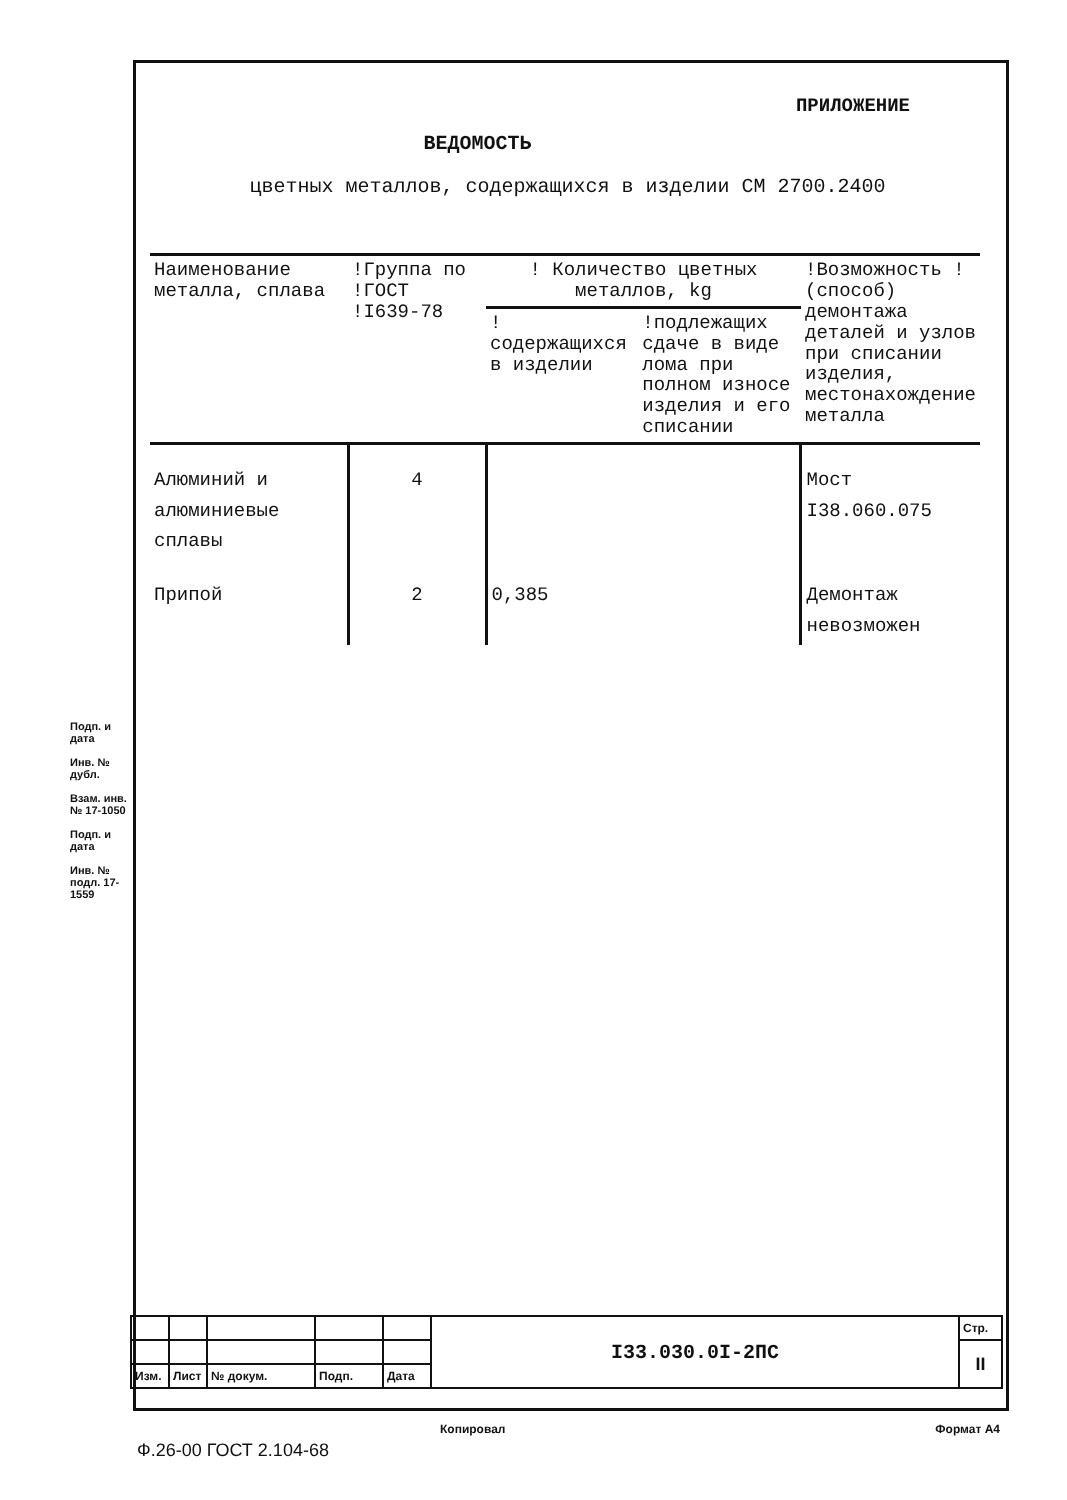ПРИЛОЖЕНИЕ
ВЕДОМОСТЬ
цветных металлов, содержащихся в изделии СМ 2700.2400
| Наименование металла, сплава | !Группа по !ГОСТ !I639-78 | ! Количество цветных металлов, kg | | !Возможность !(способ) демонтажа деталей и узлов при списании изделия, местонахождение металла |
| --- | --- | --- | --- | --- |
| | | !содержащихся в изделии | !подлежащих сдаче в виде лома при полном износе изделия и его списании | |
| Алюминий и алюминиевые сплавы | 4 | | | Мост I38.060.075 |
| Припой | 2 | 0,385 | | Демонтаж невозможен |
Подп. и дата
Инв. № дубл.
Взам. инв. № 17-1050
Подп. и дата
Инв. № подл. 17-1559
| | | | | | I33.030.0I-2ПС | Стр. |
| | | | | | | II |
| Изм. | Лист | № докум. | Подп. | Дата | | |
Копировал Формат А4
Ф.26-00 ГОСТ 2.104-68